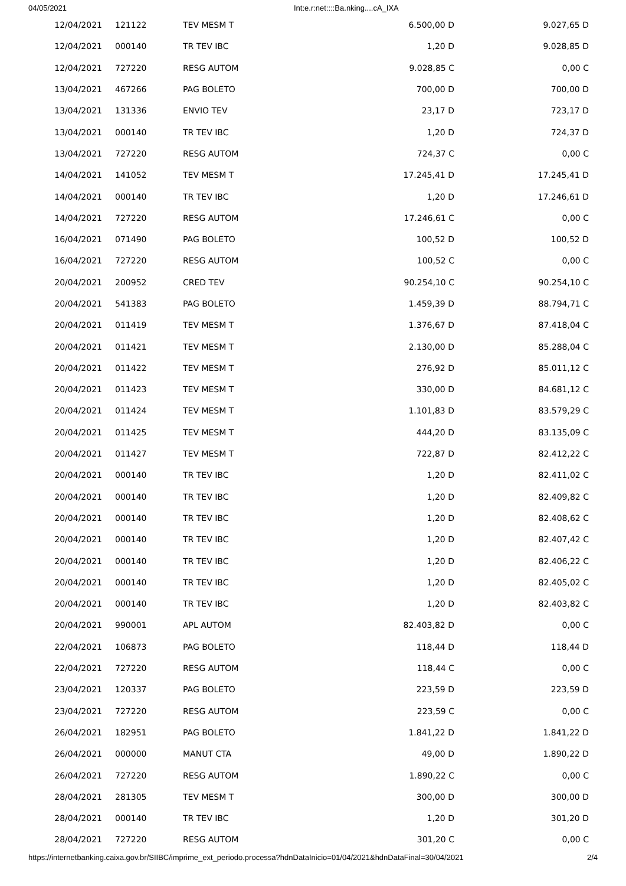04/05/2021 Int:e.r:net::::Ba.nking....cA_IXA
| 12/04/2021 | 121122 | TEV MESM T | 6.500,00 D | 9.027,65 D |
| 12/04/2021 | 000140 | TR TEV IBC | 1,20 D | 9.028,85 D |
| 12/04/2021 | 727220 | RESG AUTOM | 9.028,85 C | 0,00 C |
| 13/04/2021 | 467266 | PAG BOLETO | 700,00 D | 700,00 D |
| 13/04/2021 | 131336 | ENVIO TEV | 23,17 D | 723,17 D |
| 13/04/2021 | 000140 | TR TEV IBC | 1,20 D | 724,37 D |
| 13/04/2021 | 727220 | RESG AUTOM | 724,37 C | 0,00 C |
| 14/04/2021 | 141052 | TEV MESM T | 17.245,41 D | 17.245,41 D |
| 14/04/2021 | 000140 | TR TEV IBC | 1,20 D | 17.246,61 D |
| 14/04/2021 | 727220 | RESG AUTOM | 17.246,61 C | 0,00 C |
| 16/04/2021 | 071490 | PAG BOLETO | 100,52 D | 100,52 D |
| 16/04/2021 | 727220 | RESG AUTOM | 100,52 C | 0,00 C |
| 20/04/2021 | 200952 | CRED TEV | 90.254,10 C | 90.254,10 C |
| 20/04/2021 | 541383 | PAG BOLETO | 1.459,39 D | 88.794,71 C |
| 20/04/2021 | 011419 | TEV MESM T | 1.376,67 D | 87.418,04 C |
| 20/04/2021 | 011421 | TEV MESM T | 2.130,00 D | 85.288,04 C |
| 20/04/2021 | 011422 | TEV MESM T | 276,92 D | 85.011,12 C |
| 20/04/2021 | 011423 | TEV MESM T | 330,00 D | 84.681,12 C |
| 20/04/2021 | 011424 | TEV MESM T | 1.101,83 D | 83.579,29 C |
| 20/04/2021 | 011425 | TEV MESM T | 444,20 D | 83.135,09 C |
| 20/04/2021 | 011427 | TEV MESM T | 722,87 D | 82.412,22 C |
| 20/04/2021 | 000140 | TR TEV IBC | 1,20 D | 82.411,02 C |
| 20/04/2021 | 000140 | TR TEV IBC | 1,20 D | 82.409,82 C |
| 20/04/2021 | 000140 | TR TEV IBC | 1,20 D | 82.408,62 C |
| 20/04/2021 | 000140 | TR TEV IBC | 1,20 D | 82.407,42 C |
| 20/04/2021 | 000140 | TR TEV IBC | 1,20 D | 82.406,22 C |
| 20/04/2021 | 000140 | TR TEV IBC | 1,20 D | 82.405,02 C |
| 20/04/2021 | 000140 | TR TEV IBC | 1,20 D | 82.403,82 C |
| 20/04/2021 | 990001 | APL AUTOM | 82.403,82 D | 0,00 C |
| 22/04/2021 | 106873 | PAG BOLETO | 118,44 D | 118,44 D |
| 22/04/2021 | 727220 | RESG AUTOM | 118,44 C | 0,00 C |
| 23/04/2021 | 120337 | PAG BOLETO | 223,59 D | 223,59 D |
| 23/04/2021 | 727220 | RESG AUTOM | 223,59 C | 0,00 C |
| 26/04/2021 | 182951 | PAG BOLETO | 1.841,22 D | 1.841,22 D |
| 26/04/2021 | 000000 | MANUT CTA | 49,00 D | 1.890,22 D |
| 26/04/2021 | 727220 | RESG AUTOM | 1.890,22 C | 0,00 C |
| 28/04/2021 | 281305 | TEV MESM T | 300,00 D | 300,00 D |
| 28/04/2021 | 000140 | TR TEV IBC | 1,20 D | 301,20 D |
| 28/04/2021 | 727220 | RESG AUTOM | 301,20 C | 0,00 C |
https://internetbanking.caixa.gov.br/SIIBC/imprime_ext_periodo.processa?hdnDataInicio=01/04/2021&hdnDataFinal=30/04/2021 2/4